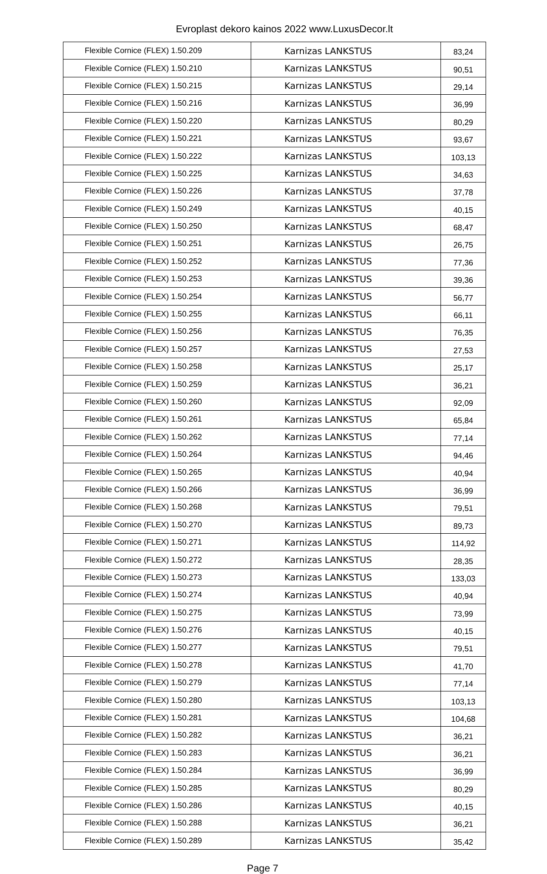Evroplast dekoro kainos 2022 www.LuxusDecor.lt
| Flexible Cornice (FLEX) 1.50.209 | Karnizas LANKSTUS | 83,24 |
| Flexible Cornice (FLEX) 1.50.210 | Karnizas LANKSTUS | 90,51 |
| Flexible Cornice (FLEX) 1.50.215 | Karnizas LANKSTUS | 29,14 |
| Flexible Cornice (FLEX) 1.50.216 | Karnizas LANKSTUS | 36,99 |
| Flexible Cornice (FLEX) 1.50.220 | Karnizas LANKSTUS | 80,29 |
| Flexible Cornice (FLEX) 1.50.221 | Karnizas LANKSTUS | 93,67 |
| Flexible Cornice (FLEX) 1.50.222 | Karnizas LANKSTUS | 103,13 |
| Flexible Cornice (FLEX) 1.50.225 | Karnizas LANKSTUS | 34,63 |
| Flexible Cornice (FLEX) 1.50.226 | Karnizas LANKSTUS | 37,78 |
| Flexible Cornice (FLEX) 1.50.249 | Karnizas LANKSTUS | 40,15 |
| Flexible Cornice (FLEX) 1.50.250 | Karnizas LANKSTUS | 68,47 |
| Flexible Cornice (FLEX) 1.50.251 | Karnizas LANKSTUS | 26,75 |
| Flexible Cornice (FLEX) 1.50.252 | Karnizas LANKSTUS | 77,36 |
| Flexible Cornice (FLEX) 1.50.253 | Karnizas LANKSTUS | 39,36 |
| Flexible Cornice (FLEX) 1.50.254 | Karnizas LANKSTUS | 56,77 |
| Flexible Cornice (FLEX) 1.50.255 | Karnizas LANKSTUS | 66,11 |
| Flexible Cornice (FLEX) 1.50.256 | Karnizas LANKSTUS | 76,35 |
| Flexible Cornice (FLEX) 1.50.257 | Karnizas LANKSTUS | 27,53 |
| Flexible Cornice (FLEX) 1.50.258 | Karnizas LANKSTUS | 25,17 |
| Flexible Cornice (FLEX) 1.50.259 | Karnizas LANKSTUS | 36,21 |
| Flexible Cornice (FLEX) 1.50.260 | Karnizas LANKSTUS | 92,09 |
| Flexible Cornice (FLEX) 1.50.261 | Karnizas LANKSTUS | 65,84 |
| Flexible Cornice (FLEX) 1.50.262 | Karnizas LANKSTUS | 77,14 |
| Flexible Cornice (FLEX) 1.50.264 | Karnizas LANKSTUS | 94,46 |
| Flexible Cornice (FLEX) 1.50.265 | Karnizas LANKSTUS | 40,94 |
| Flexible Cornice (FLEX) 1.50.266 | Karnizas LANKSTUS | 36,99 |
| Flexible Cornice (FLEX) 1.50.268 | Karnizas LANKSTUS | 79,51 |
| Flexible Cornice (FLEX) 1.50.270 | Karnizas LANKSTUS | 89,73 |
| Flexible Cornice (FLEX) 1.50.271 | Karnizas LANKSTUS | 114,92 |
| Flexible Cornice (FLEX) 1.50.272 | Karnizas LANKSTUS | 28,35 |
| Flexible Cornice (FLEX) 1.50.273 | Karnizas LANKSTUS | 133,03 |
| Flexible Cornice (FLEX) 1.50.274 | Karnizas LANKSTUS | 40,94 |
| Flexible Cornice (FLEX) 1.50.275 | Karnizas LANKSTUS | 73,99 |
| Flexible Cornice (FLEX) 1.50.276 | Karnizas LANKSTUS | 40,15 |
| Flexible Cornice (FLEX) 1.50.277 | Karnizas LANKSTUS | 79,51 |
| Flexible Cornice (FLEX) 1.50.278 | Karnizas LANKSTUS | 41,70 |
| Flexible Cornice (FLEX) 1.50.279 | Karnizas LANKSTUS | 77,14 |
| Flexible Cornice (FLEX) 1.50.280 | Karnizas LANKSTUS | 103,13 |
| Flexible Cornice (FLEX) 1.50.281 | Karnizas LANKSTUS | 104,68 |
| Flexible Cornice (FLEX) 1.50.282 | Karnizas LANKSTUS | 36,21 |
| Flexible Cornice (FLEX) 1.50.283 | Karnizas LANKSTUS | 36,21 |
| Flexible Cornice (FLEX) 1.50.284 | Karnizas LANKSTUS | 36,99 |
| Flexible Cornice (FLEX) 1.50.285 | Karnizas LANKSTUS | 80,29 |
| Flexible Cornice (FLEX) 1.50.286 | Karnizas LANKSTUS | 40,15 |
| Flexible Cornice (FLEX) 1.50.288 | Karnizas LANKSTUS | 36,21 |
| Flexible Cornice (FLEX) 1.50.289 | Karnizas LANKSTUS | 35,42 |
Page 7